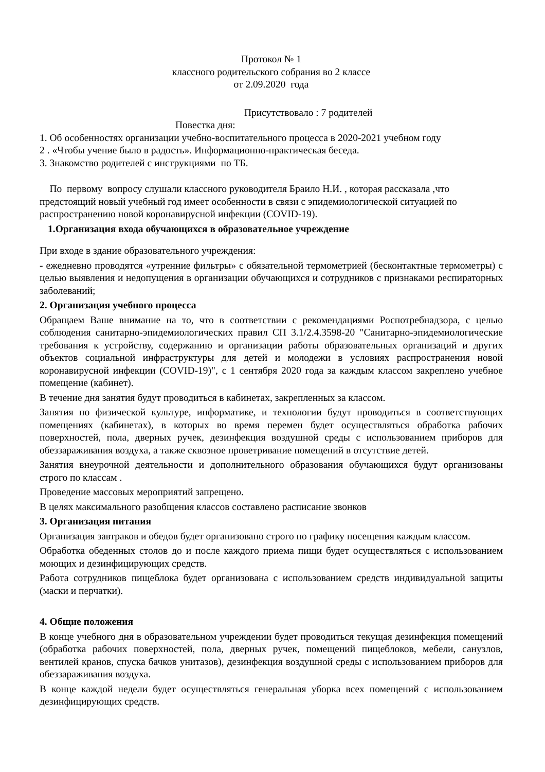Протокол № 1
классного родительского собрания во 2 классе
от 2.09.2020 года
Присутствовало : 7 родителей
Повестка дня:
1. Об особенностях организации учебно-воспитательного процесса в 2020-2021 учебном году
2 . «Чтобы учение было в радость». Информационно-практическая беседа.
3. Знакомство родителей с инструкциями по ТБ.
По первому вопросу слушали классного руководителя Браило Н.И. , которая рассказала ,что предстоящий новый учебный год имеет особенности в связи с эпидемиологической ситуацией по распространению новой коронавирусной инфекции (COVID-19).
1.Организация входа обучающихся в образовательное учреждение
При входе в здание образовательного учреждения:
- ежедневно проводятся «утренние фильтры» с обязательной термометрией (бесконтактные термометры) с целью выявления и недопущения в организации обучающихся и сотрудников с признаками респираторных заболеваний;
2. Организация учебного процесса
Обращаем Ваше внимание на то, что в соответствии с рекомендациями Роспотребнадзора, с целью соблюдения санитарно-эпидемиологических правил СП 3.1/2.4.3598-20 "Санитарно-эпидемиологические требования к устройству, содержанию и организации работы образовательных организаций и других объектов социальной инфраструктуры для детей и молодежи в условиях распространения новой коронавирусной инфекции (COVID-19)", с 1 сентября 2020 года за каждым классом закреплено учебное помещение (кабинет).
В течение дня занятия будут проводиться в кабинетах, закрепленных за классом.
Занятия по физической культуре, информатике, и технологии будут проводиться в соответствующих помещениях (кабинетах), в которых во время перемен будет осуществляться обработка рабочих поверхностей, пола, дверных ручек, дезинфекция воздушной среды с использованием приборов для обеззараживания воздуха, а также сквозное проветривание помещений в отсутствие детей.
Занятия внеурочной деятельности и дополнительного образования обучающихся будут организованы строго по классам .
Проведение массовых мероприятий запрещено.
В целях максимального разобщения классов составлено расписание звонков
3. Организация питания
Организация завтраков и обедов будет организовано строго по графику посещения каждым классом.
Обработка обеденных столов до и после каждого приема пищи будет осуществляться с использованием моющих и дезинфицирующих средств.
Работа сотрудников пищеблока будет организована с использованием средств индивидуальной защиты (маски и перчатки).
4. Общие положения
В конце учебного дня в образовательном учреждении будет проводиться текущая дезинфекция помещений (обработка рабочих поверхностей, пола, дверных ручек, помещений пищеблоков, мебели, санузлов, вентилей кранов, спуска бачков унитазов), дезинфекция воздушной среды с использованием приборов для обеззараживания воздуха.
В конце каждой недели будет осуществляться генеральная уборка всех помещений с использованием дезинфицирующих средств.